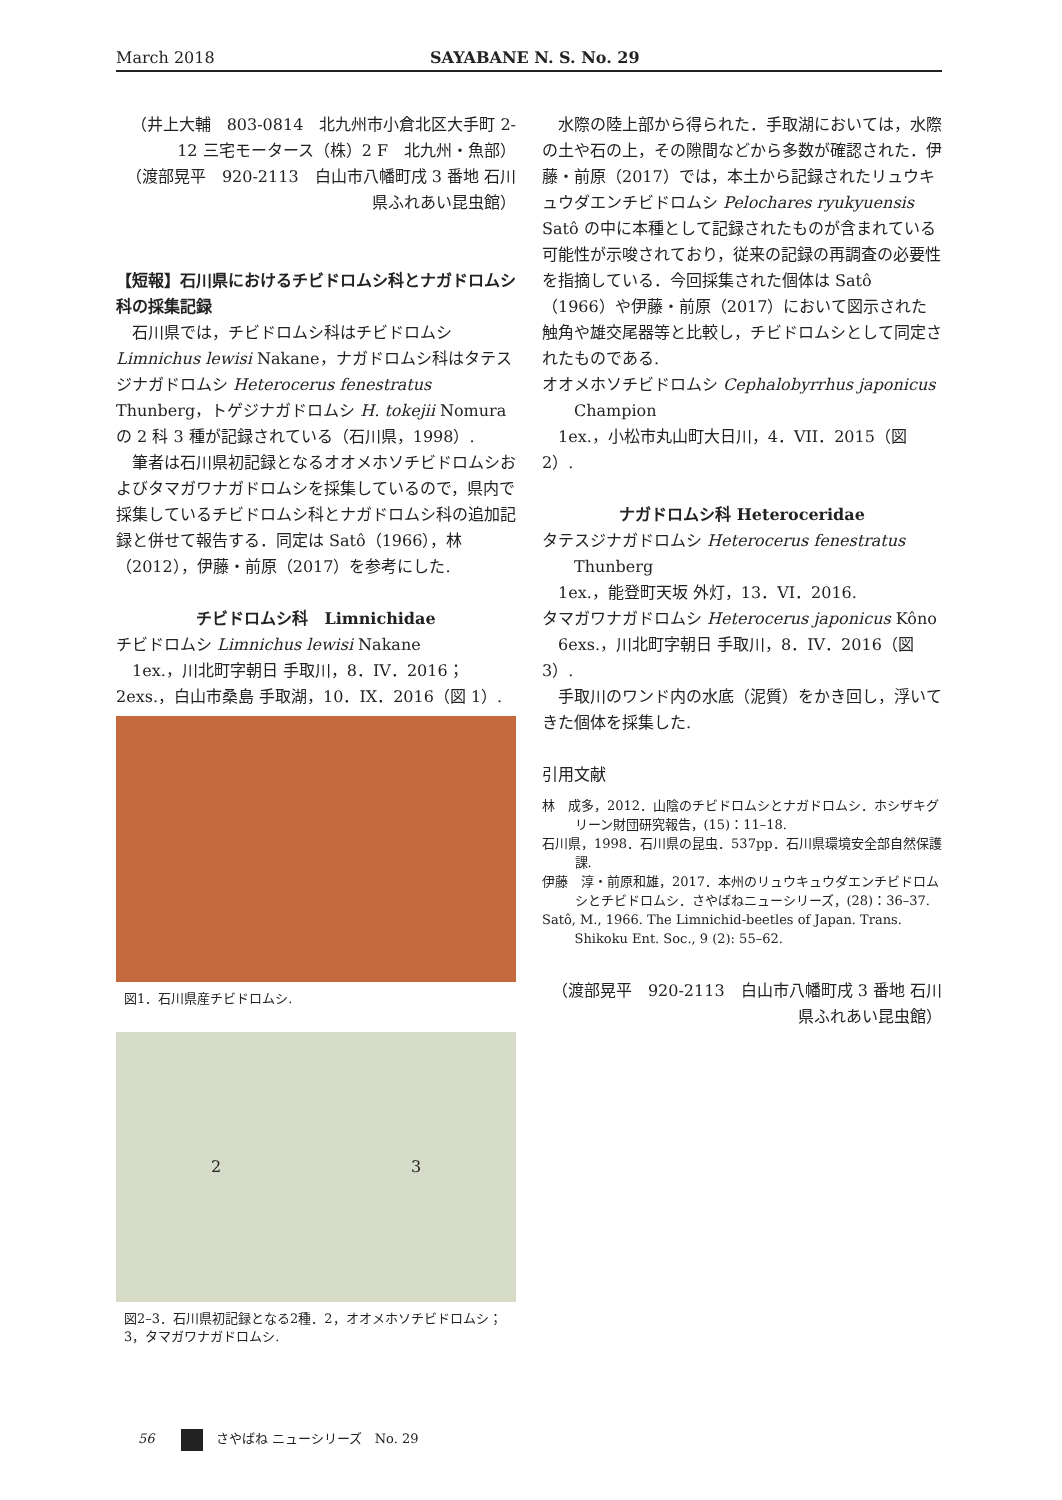March 2018 SAYABANE N. S. No. 29
（井上大輔　803-0814　北九州市小倉北区大手町 2-12 三宅モータース（株）2 F　北九州・魚部）
（渡部晃平　920-2113　白山市八幡町戌 3 番地 石川県ふれあい昆虫館）
【短報】石川県におけるチビドロムシ科とナガドロムシ科の採集記録
石川県では，チビドロムシ科はチビドロムシ Limnichus lewisi Nakane，ナガドロムシ科はタテスジナガドロムシ Heterocerus fenestratus Thunberg，トゲジナガドロムシ H. tokejii Nomura の 2 科 3 種が記録されている（石川県，1998）.
筆者は石川県初記録となるオオメホソチビドロムシおよびタマガワナガドロムシを採集しているので，県内で採集しているチビドロムシ科とナガドロムシ科の追加記録と併せて報告する．同定は Satô（1966），林（2012），伊藤・前原（2017）を参考にした.
チビドロムシ科　Limnichidae
チビドロムシ Limnichus lewisi Nakane
1ex.，川北町字朝日 手取川，8．IV．2016；2exs.，白山市桑島 手取湖，10．IX．2016（図 1）.
図1．石川県産チビドロムシ.
2 3
図2–3．石川県初記録となる2種．2，オオメホソチビドロムシ；3，タマガワナガドロムシ.
水際の陸上部から得られた．手取湖においては，水際の土や石の上，その隙間などから多数が確認された．伊藤・前原（2017）では，本土から記録されたリュウキュウダエンチビドロムシ Pelochares ryukyuensis Satô の中に本種として記録されたものが含まれている可能性が示唆されており，従来の記録の再調査の必要性を指摘している．今回採集された個体は Satô（1966）や伊藤・前原（2017）において図示された触角や雄交尾器等と比較し，チビドロムシとして同定されたものである.
オオメホソチビドロムシ Cephalobyrrhus japonicus
Champion
1ex.，小松市丸山町大日川，4．VII．2015（図 2）.
ナガドロムシ科 Heteroceridae
タテスジナガドロムシ Heterocerus fenestratus
Thunberg
1ex.，能登町天坂 外灯，13．VI．2016.
タマガワナガドロムシ Heterocerus japonicus Kôno
6exs.，川北町字朝日 手取川，8．IV．2016（図 3）.
手取川のワンド内の水底（泥質）をかき回し，浮いてきた個体を採集した.
引用文献
林　成多，2012．山陰のチビドロムシとナガドロムシ．ホシザキグリーン財団研究報告，(15)：11–18.
石川県，1998．石川県の昆虫．537pp．石川県環境安全部自然保護課.
伊藤　淳・前原和雄，2017．本州のリュウキュウダエンチビドロムシとチビドロムシ．さやばねニューシリーズ，(28)：36–37.
Satô, M., 1966. The Limnichid-beetles of Japan. Trans. Shikoku Ent. Soc., 9 (2): 55–62.
（渡部晃平　920-2113　白山市八幡町戌 3 番地 石川県ふれあい昆虫館）
56　　　さやばね ニューシリーズ　No. 29